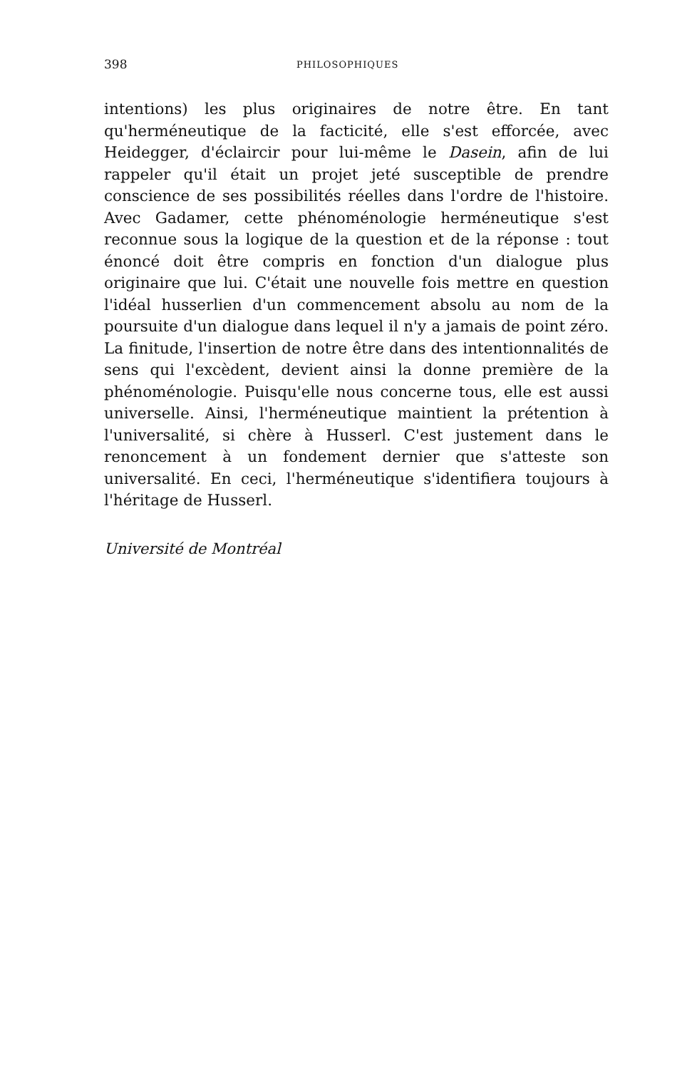398 PHILOSOPHIQUES
intentions) les plus originaires de notre être. En tant qu'herméneutique de la facticité, elle s'est efforcée, avec Heidegger, d'éclaircir pour lui-même le Dasein, afin de lui rappeler qu'il était un projet jeté susceptible de prendre conscience de ses possibilités réelles dans l'ordre de l'histoire. Avec Gadamer, cette phénoménologie herméneutique s'est reconnue sous la logique de la question et de la réponse : tout énoncé doit être compris en fonction d'un dialogue plus originaire que lui. C'était une nouvelle fois mettre en question l'idéal husserlien d'un commencement absolu au nom de la poursuite d'un dialogue dans lequel il n'y a jamais de point zéro. La finitude, l'insertion de notre être dans des intentionnalités de sens qui l'excèdent, devient ainsi la donne première de la phénoménologie. Puisqu'elle nous concerne tous, elle est aussi universelle. Ainsi, l'herméneutique maintient la prétention à l'universalité, si chère à Husserl. C'est justement dans le renoncement à un fondement dernier que s'atteste son universalité. En ceci, l'herméneutique s'identifiera toujours à l'héritage de Husserl.
Université de Montréal